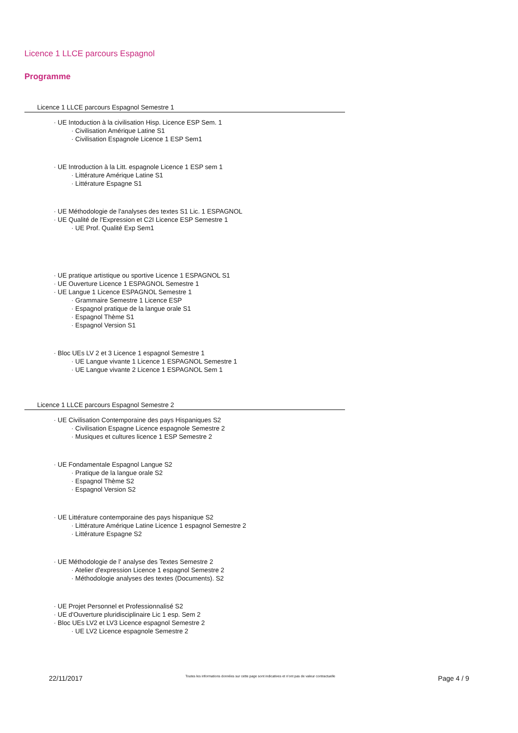Licence 1 LLCE parcours Espagnol
Programme
Licence 1 LLCE parcours Espagnol Semestre 1
· UE Intoduction à la civilisation Hisp. Licence ESP Sem. 1
· Civilisation Amérique Latine S1
· Civilisation Espagnole Licence 1 ESP Sem1
· UE Introduction à la Litt. espagnole Licence 1 ESP sem 1
· Littérature Amérique Latine S1
· Littérature Espagne S1
· UE Méthodologie de l'analyses des textes S1 Lic. 1 ESPAGNOL
· UE Qualité de l'Expression et C2I Licence ESP Semestre 1
· UE Prof. Qualité Exp Sem1
· UE pratique artistique ou sportive Licence 1 ESPAGNOL S1
· UE Ouverture Licence 1 ESPAGNOL Semestre 1
· UE Langue 1 Licence ESPAGNOL Semestre 1
· Grammaire Semestre 1 Licence ESP
· Espagnol pratique de la langue orale S1
· Espagnol Thème S1
· Espagnol Version S1
· Bloc UEs LV 2 et 3 Licence 1 espagnol Semestre 1
· UE Langue vivante 1 Licence 1 ESPAGNOL Semestre 1
· UE Langue vivante 2 Licence 1 ESPAGNOL Sem 1
Licence 1 LLCE parcours Espagnol Semestre 2
· UE Civilisation Contemporaine des pays Hispaniques S2
· Civilisation Espagne Licence espagnole Semestre 2
· Musiques et cultures licence 1 ESP Semestre 2
· UE Fondamentale Espagnol Langue S2
· Pratique de la langue orale S2
· Espagnol Thème S2
· Espagnol Version S2
· UE Littérature contemporaine des pays hispanique S2
· Littérature Amérique Latine Licence 1 espagnol Semestre 2
· Littérature Espagne S2
· UE Méthodologie de l' analyse des Textes Semestre 2
· Atelier d'expression Licence 1 espagnol Semestre 2
· Méthodologie analyses des textes (Documents). S2
· UE Projet Personnel et Professionnalisé S2
· UE d'Ouverture pluridisciplinaire Lic 1 esp. Sem 2
· Bloc UEs LV2 et LV3 Licence espagnol Semestre 2
· UE LV2 Licence espagnole Semestre 2
22/11/2017 Toutes les informations données sur cette page sont indicatives et n'ont pas de valeur contractuelle Page 4 / 9